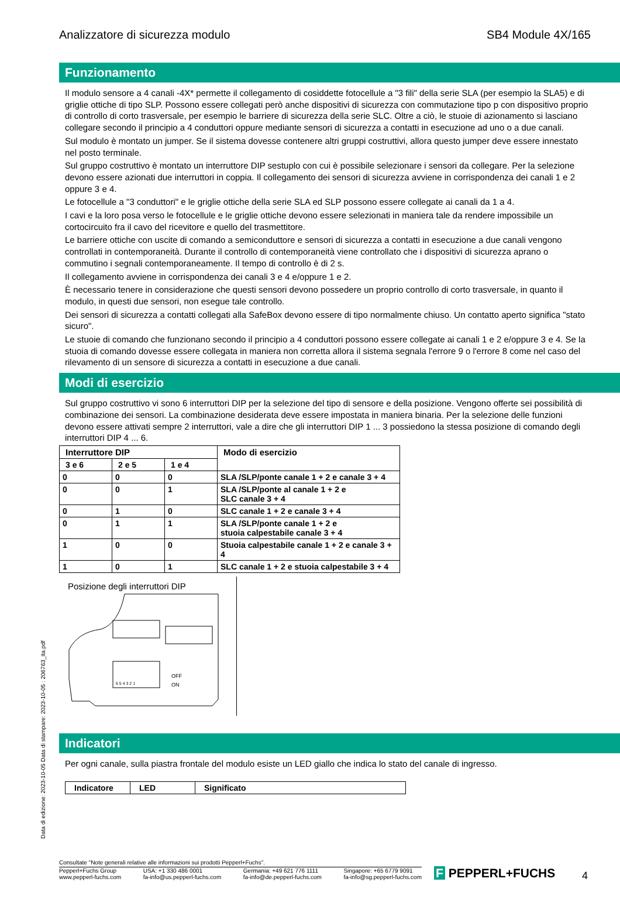Analizzatore di sicurezza modulo SB4 Module 4X/165
Funzionamento
Il modulo sensore a 4 canali -4X* permette il collegamento di cosiddette fotocellule a "3 fili" della serie SLA (per esempio la SLA5) e di griglie ottiche di tipo SLP. Possono essere collegati però anche dispositivi di sicurezza con commutazione tipo p con dispositivo proprio di controllo di corto trasversale, per esempio le barriere di sicurezza della serie SLC. Oltre a ciò, le stuoie di azionamento si lasciano collegare secondo il principio a 4 conduttori oppure mediante sensori di sicurezza a contatti in esecuzione ad uno o a due canali.
Sul modulo è montato un jumper. Se il sistema dovesse contenere altri gruppi costruttivi, allora questo jumper deve essere innestato nel posto terminale.
Sul gruppo costruttivo è montato un interruttore DIP sestuplo con cui è possibile selezionare i sensori da collegare. Per la selezione devono essere azionati due interruttori in coppia. Il collegamento dei sensori di sicurezza avviene in corrispondenza dei canali 1 e 2 oppure 3 e 4.
Le fotocellule a "3 conduttori" e le griglie ottiche della serie SLA ed SLP possono essere collegate ai canali da 1 a 4.
I cavi e la loro posa verso le fotocellule e le griglie ottiche devono essere selezionati in maniera tale da rendere impossibile un cortocircuito fra il cavo del ricevitore e quello del trasmettitore.
Le barriere ottiche con uscite di comando a semiconduttore e sensori di sicurezza a contatti in esecuzione a due canali vengono controllati in contemporaneità. Durante il controllo di contemporaneità viene controllato che i dispositivi di sicurezza aprano o commutino i segnali contemporaneamente. Il tempo di controllo è di 2 s.
Il collegamento avviene in corrispondenza dei canali 3 e 4 e/oppure 1 e 2.
È necessario tenere in considerazione che questi sensori devono possedere un proprio controllo di corto trasversale, in quanto il modulo, in questi due sensori, non esegue tale controllo.
Dei sensori di sicurezza a contatti collegati alla SafeBox devono essere di tipo normalmente chiuso. Un contatto aperto significa "stato sicuro".
Le stuoie di comando che funzionano secondo il principio a 4 conduttori possono essere collegate ai canali 1 e 2 e/oppure 3 e 4. Se la stuoia di comando dovesse essere collegata in maniera non corretta allora il sistema segnala l'errore 9 o l'errore 8 come nel caso del rilevamento di un sensore di sicurezza a contatti in esecuzione a due canali.
Modi di esercizio
Sul gruppo costruttivo vi sono 6 interruttori DIP per la selezione del tipo di sensore e della posizione. Vengono offerte sei possibilità di combinazione dei sensori. La combinazione desiderata deve essere impostata in maniera binaria. Per la selezione delle funzioni devono essere attivati sempre 2 interruttori, vale a dire che gli interruttori DIP 1 ... 3 possiedono la stessa posizione di comando degli interruttori DIP 4 ... 6.
| Interruttore DIP | | | Modo di esercizio |
| --- | --- | --- | --- |
| 3 e 6 | 2 e 5 | 1 e 4 | |
| 0 | 0 | 0 | SLA /SLP/ponte canale 1 + 2 e canale 3 + 4 |
| 0 | 0 | 1 | SLA /SLP/ponte al canale 1 + 2 e SLC canale 3 + 4 |
| 0 | 1 | 0 | SLC canale 1 + 2 e canale 3 + 4 |
| 0 | 1 | 1 | SLA /SLP/ponte canale 1 + 2 e stuoia calpestabile canale 3 + 4 |
| 1 | 0 | 0 | Stuoia calpestabile canale 1 + 2 e canale 3 + 4 |
| 1 | 0 | 1 | SLC canale 1 + 2 e stuoia calpestabile 3 + 4 |
Posizione degli interruttori DIP
OFF
ON
6 5 4 3 2 1
Indicatori
Per ogni canale, sulla piastra frontale del modulo esiste un LED giallo che indica lo stato del canale di ingresso.
| Indicatore | LED | Significato |
| --- | --- | --- |
Data di edizione: 2023-10-05 Data di stampare: 2023-10-05 : 206763_ita.pdf
Consultate "Note generali relative alle informazioni sui prodotti Pepperl+Fuchs".
Pepperl+Fuchs Group
www.pepperl-fuchs.com USA: +1 330 486 0001
fa-info@us.pepperl-fuchs.com Germania: +49 621 776 1111
fa-info@de.pepperl-fuchs.com Singapore: +65 6779 9091
fa-info@sg.pepperl-fuchs.com
F PEPPERL+FUCHS 4